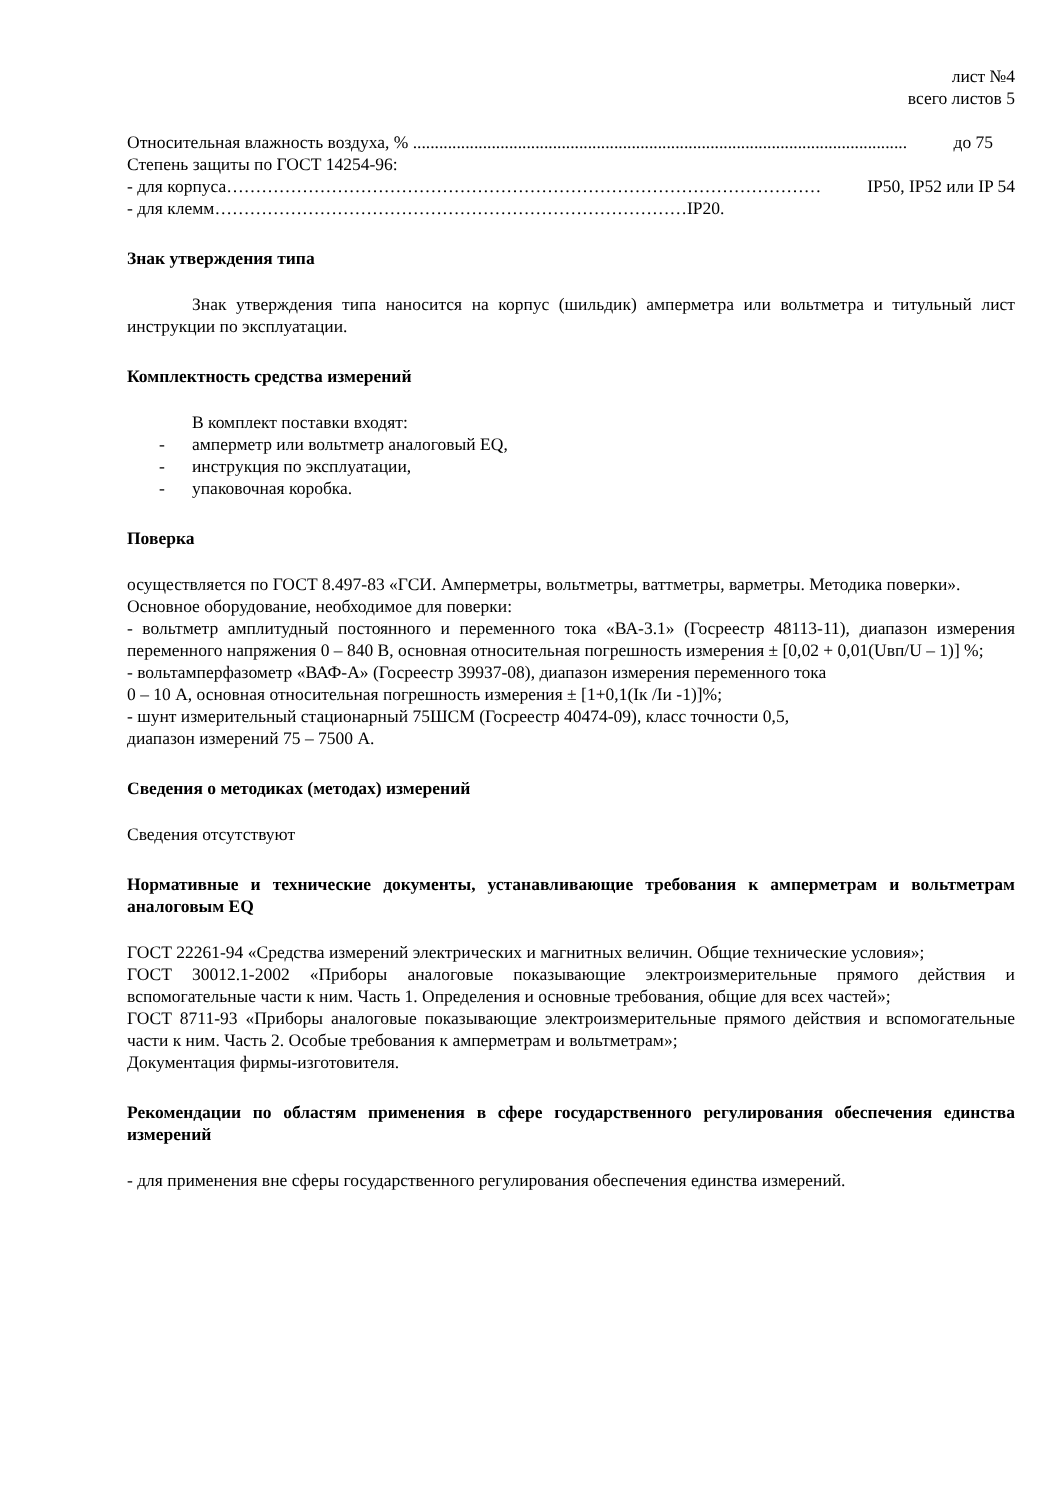лист №4
всего листов 5
Относительная влажность воздуха, % ................................................................................................................. до 75
Степень защиты по ГОСТ 14254-96:
- для корпуса………………………………………………………………………………………… IP50, IP52 или IP 54
- для клемм………………………………………………………………………IP20.
Знак утверждения типа
Знак утверждения типа наносится на корпус (шильдик) амперметра или вольтметра и титульный лист инструкции по эксплуатации.
Комплектность средства измерений
В комплект поставки входят:
- амперметр или вольтметр аналоговый EQ,
- инструкция по эксплуатации,
- упаковочная коробка.
Поверка
осуществляется по ГОСТ 8.497-83 «ГСИ. Амперметры, вольтметры, ваттметры, варметры. Методика поверки».
Основное оборудование, необходимое для поверки:
- вольтметр амплитудный постоянного и переменного тока «ВА-3.1» (Госреестр 48113-11), диапазон измерения переменного напряжения 0 – 840 В, основная относительная погрешность измерения ± [0,02 + 0,01(Uвп/U – 1)] %;
- вольтамперфазометр «ВАФ-А» (Госреестр 39937-08), диапазон измерения переменного тока
0 – 10 А, основная относительная погрешность измерения ± [1+0,1(Iк /Iи -1)]%;
- шунт измерительный стационарный 75ШСМ (Госреестр 40474-09), класс точности 0,5,
диапазон измерений 75 – 7500 А.
Сведения о методиках (методах) измерений
Сведения отсутствуют
Нормативные и технические документы, устанавливающие требования к амперметрам и вольтметрам аналоговым EQ
ГОСТ 22261-94 «Средства измерений электрических и магнитных величин. Общие технические условия»;
ГОСТ 30012.1-2002 «Приборы аналоговые показывающие электроизмерительные прямого действия и вспомогательные части к ним. Часть 1. Определения и основные требования, общие для всех частей»;
ГОСТ 8711-93 «Приборы аналоговые показывающие электроизмерительные прямого действия и вспомогательные части к ним. Часть 2. Особые требования к амперметрам и вольтметрам»;
Документация фирмы-изготовителя.
Рекомендации по областям применения в сфере государственного регулирования обеспечения единства измерений
- для применения вне сферы государственного регулирования обеспечения единства измерений.